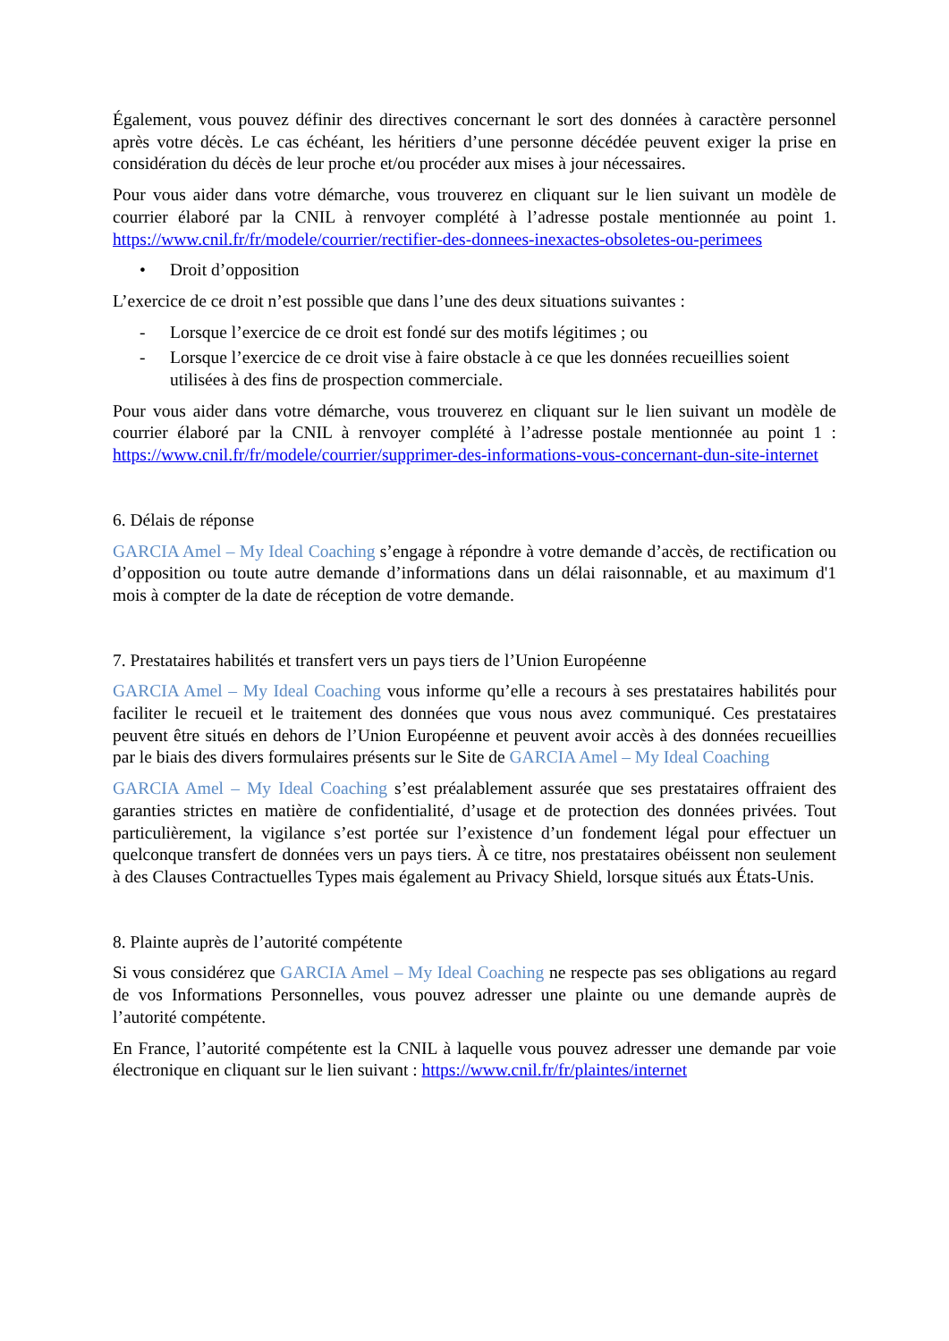Également, vous pouvez définir des directives concernant le sort des données à caractère personnel après votre décès. Le cas échéant, les héritiers d’une personne décédée peuvent exiger la prise en considération du décès de leur proche et/ou procéder aux mises à jour nécessaires.
Pour vous aider dans votre démarche, vous trouverez en cliquant sur le lien suivant un modèle de courrier élaboré par la CNIL à renvoyer complété à l’adresse postale mentionnée au point 1. https://www.cnil.fr/fr/modele/courrier/rectifier-des-donnees-inexactes-obsoletes-ou-perimees
• Droit d’opposition
L’exercice de ce droit n’est possible que dans l’une des deux situations suivantes :
- Lorsque l’exercice de ce droit est fondé sur des motifs légitimes ; ou
- Lorsque l’exercice de ce droit vise à faire obstacle à ce que les données recueillies soient utilisées à des fins de prospection commerciale.
Pour vous aider dans votre démarche, vous trouverez en cliquant sur le lien suivant un modèle de courrier élaboré par la CNIL à renvoyer complété à l’adresse postale mentionnée au point 1 : https://www.cnil.fr/fr/modele/courrier/supprimer-des-informations-vous-concernant-dun-site-internet
6. Délais de réponse
GARCIA Amel – My Ideal Coaching s’engage à répondre à votre demande d’accès, de rectification ou d’opposition ou toute autre demande d’informations dans un délai raisonnable, et au maximum d'1 mois à compter de la date de réception de votre demande.
7. Prestataires habilités et transfert vers un pays tiers de l’Union Européenne
GARCIA Amel – My Ideal Coaching vous informe qu’elle a recours à ses prestataires habilités pour faciliter le recueil et le traitement des données que vous nous avez communiqué. Ces prestataires peuvent être situés en dehors de l’Union Européenne et peuvent avoir accès à des données recueillies par le biais des divers formulaires présents sur le Site de GARCIA Amel – My Ideal Coaching
GARCIA Amel – My Ideal Coaching s’est préalablement assurée que ses prestataires offraient des garanties strictes en matière de confidentialité, d’usage et de protection des données privées. Tout particulièrement, la vigilance s’est portée sur l’existence d’un fondement légal pour effectuer un quelconque transfert de données vers un pays tiers. À ce titre, nos prestataires obéissent non seulement à des Clauses Contractuelles Types mais également au Privacy Shield, lorsque situés aux États-Unis.
8. Plainte auprès de l’autorité compétente
Si vous considérez que GARCIA Amel – My Ideal Coaching ne respecte pas ses obligations au regard de vos Informations Personnelles, vous pouvez adresser une plainte ou une demande auprès de l’autorité compétente.
En France, l’autorité compétente est la CNIL à laquelle vous pouvez adresser une demande par voie électronique en cliquant sur le lien suivant : https://www.cnil.fr/fr/plaintes/internet